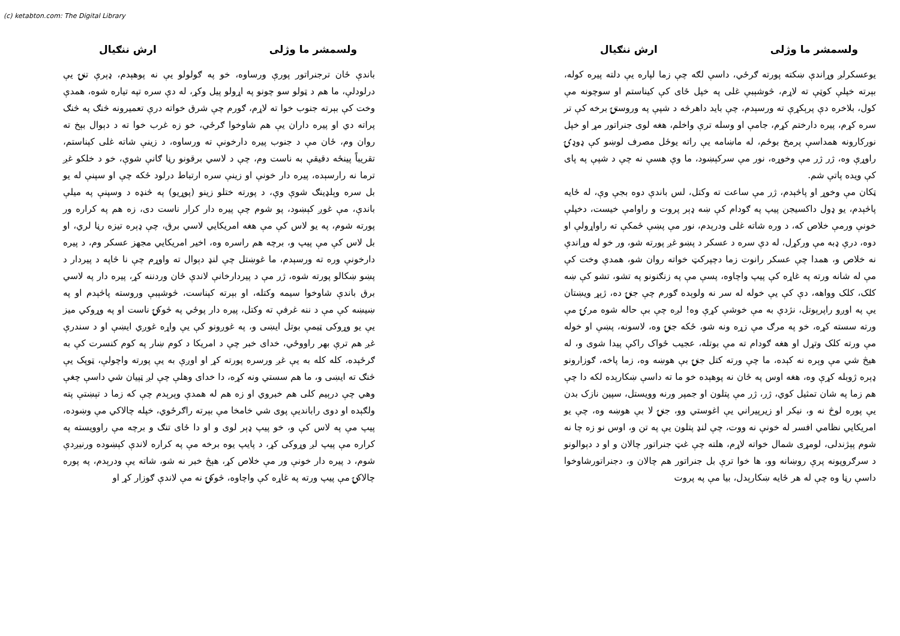(c) ketabton.com: The Digital Library
ولسمشر ما وژلی ارش ننګیال
یوعسکرلږ وړاندې ښکته پورته ګرځي، داسې لګه چې زما لپاره یې دلته پیره کوله، بېرته خپلې کوټې ته لاړم، څوشېبې غلی په خپل ځای کې کیناستم او سوچونه مې کول، بلاخره دې پرېکړې ته ورسېدم، چې باید داهرڅه د شپې په وروستۍ برخه کې تر سره کړم، پیره دارختم کړم، جامې او وسله ترې واخلم، هغه لوی جنراتور مړ او خپل نورکارونه همداسې پرمخ بوځم، له ماښامه یې راته یوځل مصرف لوښو کې ډوډۍ راوړې وه، ژر ژر مې وخوړه، نور مې سرکېښود، ما وې هسې نه چې د شپې په پای کې ویده پاتې شم.
ټکان مې وخوړ او پاڅېدم، ژر مې ساعت ته وکتل، لس باندې دوه بجې وې، له ځایه پاڅېدم، یو ډول داکسیجن پیپ په ګودام کې ښه ډېر پروت و راوامې خیست، دخپلې خونې ورمې خلاص که، د وره شاته غلی ودرېدم، نور مې پښې ځمکې ته راواړولې او دوه، درې ډبه مې ورکړل، له دې سره د عسکر د پښو غږ پورته شو، ور خو له وړاندې نه خلاص و، همدا چې عسکر رانوت زما دچپرکټ خواته روان شو، همدې وخت کې مې له شانه ورته په غاړه کې پیپ واچاوه، پسې مې په زنګنونو په تشو، تشو کې ښه کلک، کلک وواهه، دې کې یې خوله له سر نه ولوېده ګورم چې جنۍ ده، ژېړ ویښتان یې په اوږو راپرېوتل، نژدې به مې خوشې کړې وه! لږه چې بې حاله شوه مرۍ مې ورته سسته کړه، خو په مرګ مې زړه ونه شو، ځکه جنۍ وه، لاسونه، پښې او خوله مې ورته کلک وتړل او هغه ګودام ته مې بوتله، عجیب ځواک راکې پیدا شوی و، له هیڅ شي مې وېره نه کېده، ما چې ورته کتل جنۍ بې هوښه وه، زما پاخه، ګوزارونو ډېره ژوبله کړې وه، هغه اوس په ځان نه پوهېده خو ما ته داسې ښکارېده لکه دا چې هم زما په شان تمثیل کوي، ژر، ژر مې پتلون او جمپر ورنه وویستل، سپین نازک بدن یې پوره لوڅ نه و، نیکر او زیرپیراني یې اغوستي وو، جنۍ لا بې هوښه وه، چې یو امریکايي نظامي افسر له خونې نه ووت، چې لنډ پتلون یې په تن و، اوس نو زه چا نه شوم پېژندلی، لومړی شمال خواته لاړم، هلته چې غټ جنراتور چالان و او د دېوالونو د سرګروپونه پرې روښانه وو، ها خوا ترې بل جنراتور هم چالان و، دجنراتورشاوخوا داسې رڼا وه چې له هر ځایه ښکارېدل، بیا مې په پروت
ولسمشر ما وژلی ارش ننګیال
باندې ځان ترجنراتور پورې ورساوه، خو په ګولولو یې نه پوهېدم، ډېرې تنۍ یې درلودلې، ما هم د ټولو سو چونو په اړولو پیل وکړ، له دې سره تپه تیاره شوه، همدې وخت کې بېرته جنوب خوا ته لاړم، ګورم چې شرق خواته درې تعمیرونه څنګ په څنګ پراته دي او پیره داران یې هم شاوخوا ګرځي، خو زه غرب خوا ته د دېوال بېخ ته روان وم، ځان مې د جنوب پیره دارخونې ته ورساوه، د زینې شاته غلی کېناستم، تقریباً پینځه دقیقې به ناست وم، چې د لاسي برقونو رڼا ګانې شوې، خو د خلکو غږ ترما نه رارسېده، پیره دار خونې او زینې سره ارتباط درلود ځکه چې او سپنې له یو بل سره وېلډینګ شوې وې، د پورته ختلو زینو (پوړیو) په څنډه د وسپنې په میلې باندې، مې غوږ کېښود، پو شوم چې پیره دار کرار ناست دی، زه هم په کراره ور پورته شوم، په یو لاس کې مې هغه امریکايي لاسي برق، چې ډېره تیزه رڼا لري، او بل لاس کې مې پیپ و، برچه هم راسره وه، اخیر امریکايي مجهز عسکر وم، د پیره دارخونې وره ته ورسېدم، ما غوښتل چې لنډ دېوال ته واوړم چې نا څاپه د پیردار د پښو ښکالو پورته شوه، ژر مې د پیردارخانې لاندې ځان وردننه کړ، پیره دار په لاسي برق باندې شاوخوا سیمه وکتله، او بېرته کېناست، څوشېبې وروسته پاڅېدم او په ښیښه کې مې د ننه غرفې ته وکتل، پیره دار پوځي په څوکۍ ناست او په وړوکي میز یې یو وړوکی ټیمې بوتل ایښی و، په غوږونو کې یې واړه غوږي ایښې او د سندرې غږ هم ترې بهر راووځي، خدای خبر چې د امریکا د کوم ښار په کوم کنسرت کې به ګرځېده، کله کله به یې غږ ورسره پورته کړ او اوږې به یې پورته واچولې، ټوپک یې څنګ ته ایښی و، ما هم سستي ونه کړه، دا خدای وهلې چې لږ ټپیان شي داسې چغې وهي چې درېیم کلی هم خبروي او زه هم له همدې وېرېدم چې که زما د تېښتې پته ولګېده او دوی رابانديې پوی شي خامخا مې بېرته راګرځوي، خپله چالاکي مې وښوده، پیپ مې په لاس کې و، خو پیپ ډېر لوی و او دا ځای تنګ و برچه مې راوویسته په کراره مې پیپ لږ وړوکی کړ، د پایپ یوه برخه مې په کراره لاندې کېښوده ورنیږدې شوم، د پیره دار خونې ور مې خلاص کړ، هېڅ خبر نه شو، شاته یې ودرېدم، په پوره چالاکۍ مې پیپ ورته په غاړه کې واچاوه، څوکۍ نه مې لاندې ګوزار کړ او